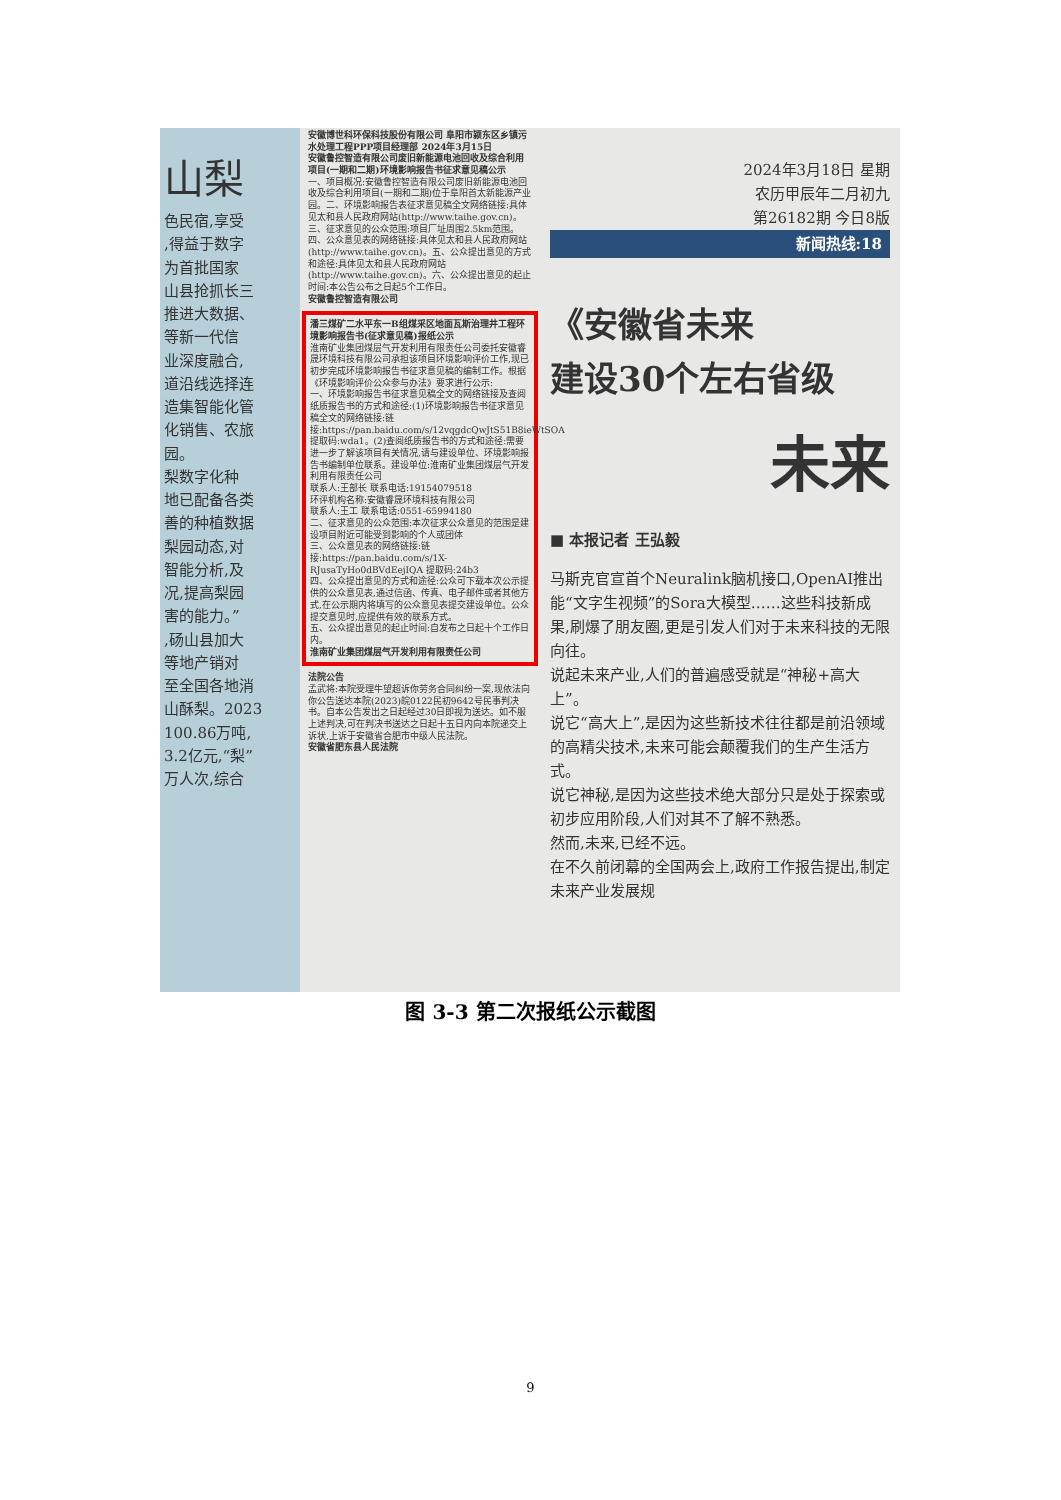山梨
色民宿,享受
,得益于数字
为首批国家
山县抢抓长三
推进大数据、
等新一代信
业深度融合,
道沿线选择连
造集智能化管
化销售、农旅
园。
梨数字化种
地已配备各类
善的种植数据
梨园动态,对
智能分析,及
况,提高梨园
害的能力。”
,砀山县加大
等地产销对
至全国各地消
山酥梨。2023
100.86万吨,
3.2亿元,“梨”
万人次,综合
安徽博世科环保科技股份有限公司 阜阳市颍东区乡镇污水处理工程PPP项目经理部 2024年3月15日
安徽鲁控智造有限公司废旧新能源电池回收及综合利用项目(一期和二期)环境影响报告书征求意见稿公示
一、项目概况:安徽鲁控智造有限公司废旧新能源电池回收及综合利用项目(一期和二期)位于阜阳首太新能源产业园。二、环境影响报告表征求意见稿全文网络链接:具体见太和县人民政府网站(http://www.taihe.gov.cn)。三、征求意见的公众范围:项目厂址周围2.5km范围。四、公众意见表的网络链接:具体见太和县人民政府网站(http://www.taihe.gov.cn)。五、公众提出意见的方式和途径:具体见太和县人民政府网站(http://www.taihe.gov.cn)。六、公众提出意见的起止时间:本公告公布之日起5个工作日。
安徽鲁控智造有限公司
潘三煤矿二水平东一B组煤采区地面瓦斯治理井工程环境影响报告书(征求意见稿)报纸公示
淮南矿业集团煤层气开发利用有限责任公司委托安徽睿晟环境科技有限公司承担该项目环境影响评价工作,现已初步完成环境影响报告书征求意见稿的编制工作。根据《环境影响评价公众参与办法》要求进行公示:
一、环境影响报告书征求意见稿全文的网络链接及查阅纸质报告书的方式和途径:(1)环境影响报告书征求意见稿全文的网络链接:链接:https://pan.baidu.com/s/12vqgdcQwJtS51B8ieWtSOA 提取码:wda1。(2)查阅纸质报告书的方式和途径:需要进一步了解该项目有关情况,请与建设单位、环境影响报告书编制单位联系。建设单位:淮南矿业集团煤层气开发利用有限责任公司
联系人:王部长 联系电话:19154079518
环评机构名称:安徽睿晟环境科技有限公司
联系人:王工 联系电话:0551-65994180
二、征求意见的公众范围:本次征求公众意见的范围是建设项目附近可能受到影响的个人或团体
三、公众意见表的网络链接:链接:https://pan.baidu.com/s/1X-RJusaTyHo0dBVdEejIQA 提取码:24b3
四、公众提出意见的方式和途径:公众可下载本次公示提供的公众意见表,通过信函、传真、电子邮件或者其他方式,在公示期内将填写的公众意见表提交建设单位。公众提交意见时,应提供有效的联系方式。
五、公众提出意见的起止时间:自发布之日起十个工作日内。
淮南矿业集团煤层气开发利用有限责任公司
法院公告
孟武将:本院受理牛望超诉你劳务合同纠纷一案,现依法向你公告送达本院(2023)皖0122民初9642号民事判决书。自本公告发出之日起经过30日即视为送达。如不服上述判决,可在判决书送达之日起十五日内向本院递交上诉状,上诉于安徽省合肥市中级人民法院。
安徽省肥东县人民法院
2024年3月18日 星期
农历甲辰年二月初九
第26182期 今日8版
新闻热线:18
《安徽省未来
建设30个左右省级
未来
■ 本报记者 王弘毅
马斯克官宣首个Neuralink脑机接口,OpenAI推出能“文字生视频”的Sora大模型……这些科技新成果,刷爆了朋友圈,更是引发人们对于未来科技的无限向往。
说起未来产业,人们的普遍感受就是“神秘+高大上”。
说它“高大上”,是因为这些新技术往往都是前沿领域的高精尖技术,未来可能会颠覆我们的生产生活方式。
说它神秘,是因为这些技术绝大部分只是处于探索或初步应用阶段,人们对其不了解不熟悉。
然而,未来,已经不远。
在不久前闭幕的全国两会上,政府工作报告提出,制定未来产业发展规
图 3-3 第二次报纸公示截图
9